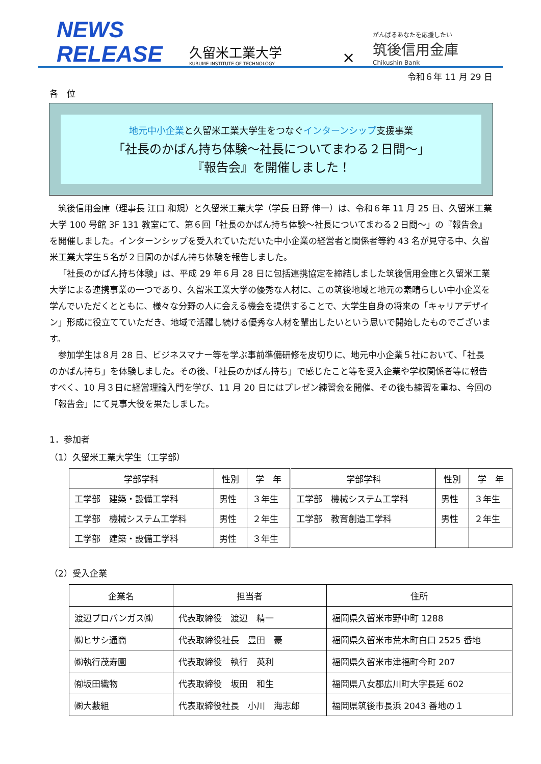NEWS
RELEASE
久留米工業大学
KURUME INSTITUTE OF TECHNOLOGY
×
がんばるあなたを応援したい
筑後信用金庫
Chikushin Bank
令和６年 11 月 29 日
各　位
地元中小企業と久留米工業大学生をつなぐインターンシップ支援事業
「社長のかばん持ち体験～社長についてまわる２日間～」
『報告会』を開催しました！
筑後信用金庫（理事長 江口 和規）と久留米工業大学（学長 日野 伸一）は、令和６年 11 月 25 日、久留米工業大学 100 号館 3F 131 教室にて、第６回「社長のかばん持ち体験～社長についてまわる２日間～」の『報告会』を開催しました。インターンシップを受入れていただいた中小企業の経営者と関係者等約 43 名が見守る中、久留米工業大学生５名が２日間のかばん持ち体験を報告しました。
「社長のかばん持ち体験」は、平成 29 年６月 28 日に包括連携協定を締結しました筑後信用金庫と久留米工業大学による連携事業の一つであり、久留米工業大学の優秀な人材に、この筑後地域と地元の素晴らしい中小企業を学んでいただくとともに、様々な分野の人に会える機会を提供することで、大学生自身の将来の「キャリアデザイン」形成に役立てていただき、地域で活躍し続ける優秀な人材を輩出したいという思いで開始したものでございます。
参加学生は８月 28 日、ビジネスマナー等を学ぶ事前準備研修を皮切りに、地元中小企業５社において、「社長のかばん持ち」を体験しました。その後、「社長のかばん持ち」で感じたこと等を受入企業や学校関係者等に報告すべく、10 月３日に経営理論入門を学び、11 月 20 日にはプレゼン練習会を開催、その後も練習を重ね、今回の「報告会」にて見事大役を果たしました。
1．参加者
（1）久留米工業大学生（工学部）
| 学部学科 | 性別 | 学 年 | 学部学科 | 性別 | 学 年 |
| --- | --- | --- | --- | --- | --- |
| 工学部 建築・設備工学科 | 男性 | ３年生 | 工学部 機械システム工学科 | 男性 | ３年生 |
| 工学部 機械システム工学科 | 男性 | ２年生 | 工学部 教育創造工学科 | 男性 | ２年生 |
| 工学部 建築・設備工学科 | 男性 | ３年生 | | | |
（2）受入企業
| 企業名 | 担当者 | 住所 |
| --- | --- | --- |
| 渡辺プロパンガス㈱ | 代表取締役 渡辺 精一 | 福岡県久留米市野中町 1288 |
| ㈱ヒサシ通商 | 代表取締役社長 豊田 豪 | 福岡県久留米市荒木町白口 2525 番地 |
| ㈱執行茂寿園 | 代表取締役 執行 英利 | 福岡県久留米市津福町今町 207 |
| ㈲坂田織物 | 代表取締役 坂田 和生 | 福岡県八女郡広川町大字長延 602 |
| ㈱大藪組 | 代表取締役社長 小川 海志郎 | 福岡県筑後市長浜 2043 番地の１ |